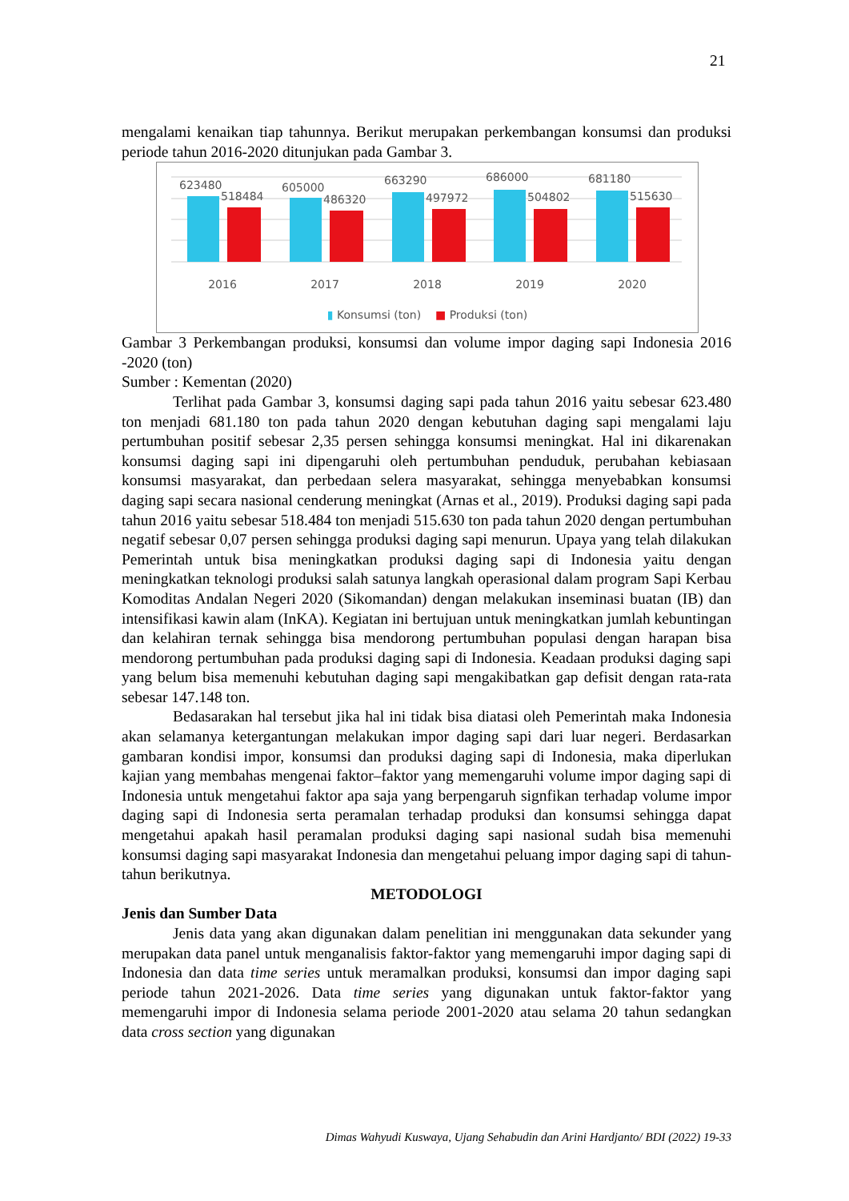21
mengalami kenaikan tiap tahunnya. Berikut merupakan perkembangan konsumsi dan produksi periode tahun 2016-2020 ditunjukan pada Gambar 3.
623480
518484
605000
486320
663290
497972
686000
504802
681180
515630
2016 2017 2018 2019 2020
▮ Konsumsi (ton) ■ Produksi (ton)
Gambar 3 Perkembangan produksi, konsumsi dan volume impor daging sapi Indonesia 2016 -2020 (ton)
Sumber : Kementan (2020)
Terlihat pada Gambar 3, konsumsi daging sapi pada tahun 2016 yaitu sebesar 623.480 ton menjadi 681.180 ton pada tahun 2020 dengan kebutuhan daging sapi mengalami laju pertumbuhan positif sebesar 2,35 persen sehingga konsumsi meningkat. Hal ini dikarenakan konsumsi daging sapi ini dipengaruhi oleh pertumbuhan penduduk, perubahan kebiasaan konsumsi masyarakat, dan perbedaan selera masyarakat, sehingga menyebabkan konsumsi daging sapi secara nasional cenderung meningkat (Arnas et al., 2019). Produksi daging sapi pada tahun 2016 yaitu sebesar 518.484 ton menjadi 515.630 ton pada tahun 2020 dengan pertumbuhan negatif sebesar 0,07 persen sehingga produksi daging sapi menurun. Upaya yang telah dilakukan Pemerintah untuk bisa meningkatkan produksi daging sapi di Indonesia yaitu dengan meningkatkan teknologi produksi salah satunya langkah operasional dalam program Sapi Kerbau Komoditas Andalan Negeri 2020 (Sikomandan) dengan melakukan inseminasi buatan (IB) dan intensifikasi kawin alam (InKA). Kegiatan ini bertujuan untuk meningkatkan jumlah kebuntingan dan kelahiran ternak sehingga bisa mendorong pertumbuhan populasi dengan harapan bisa mendorong pertumbuhan pada produksi daging sapi di Indonesia. Keadaan produksi daging sapi yang belum bisa memenuhi kebutuhan daging sapi mengakibatkan gap defisit dengan rata-rata sebesar 147.148 ton.
Bedasarakan hal tersebut jika hal ini tidak bisa diatasi oleh Pemerintah maka Indonesia akan selamanya ketergantungan melakukan impor daging sapi dari luar negeri. Berdasarkan gambaran kondisi impor, konsumsi dan produksi daging sapi di Indonesia, maka diperlukan kajian yang membahas mengenai faktor–faktor yang memengaruhi volume impor daging sapi di Indonesia untuk mengetahui faktor apa saja yang berpengaruh signfikan terhadap volume impor daging sapi di Indonesia serta peramalan terhadap produksi dan konsumsi sehingga dapat mengetahui apakah hasil peramalan produksi daging sapi nasional sudah bisa memenuhi konsumsi daging sapi masyarakat Indonesia dan mengetahui peluang impor daging sapi di tahun-tahun berikutnya.
METODOLOGI
Jenis dan Sumber Data
Jenis data yang akan digunakan dalam penelitian ini menggunakan data sekunder yang merupakan data panel untuk menganalisis faktor-faktor yang memengaruhi impor daging sapi di Indonesia dan data time series untuk meramalkan produksi, konsumsi dan impor daging sapi periode tahun 2021-2026. Data time series yang digunakan untuk faktor-faktor yang memengaruhi impor di Indonesia selama periode 2001-2020 atau selama 20 tahun sedangkan data cross section yang digunakan
Dimas Wahyudi Kuswaya, Ujang Sehabudin dan Arini Hardjanto/ BDI (2022) 19-33